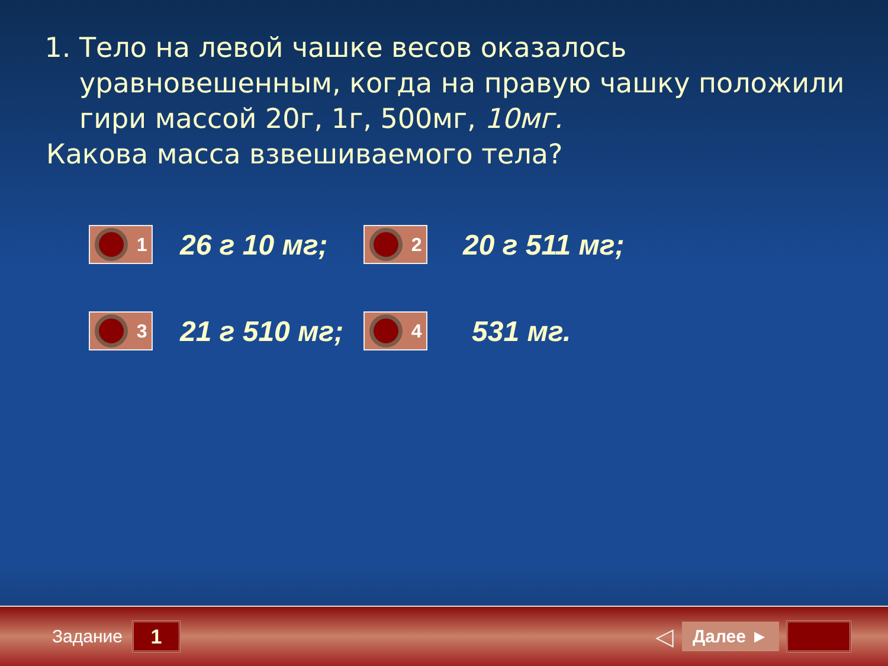1. Тело на левой чашке весов оказалось уравновешенным, когда на правую чашку положили гири массой 20г, 1г, 500мг, 10мг.
Какова масса взвешиваемого тела?
1
26 г 10 мг;
2
20 г 511 мг;
3
21 г 510 мг;
4
531 мг.
Задание 1 ◁ Далее ►